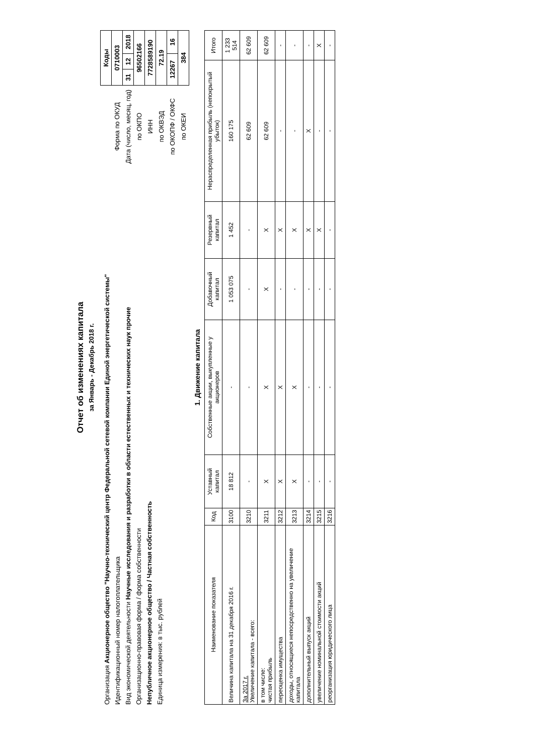Отчет об изменениях капитала
за Январь - Декабрь 2018 г.
Организация Акционерное общество "Научно-технический центр Федеральной сетевой компании Единой энергетической системы"
Идентификационный номер налогоплательщика
Вид экономической деятельности Научные исследования и разработки в области естественных и технических наук прочие
Организационно-правовая форма / форма собственности
Непубличное акционерное общество / Частная собственность
Единица измерения: в тыс. рублей
| | Коды | | |
| Форма по ОКУД | 0710003 | | |
| Дата (число, месяц, год) | 31 | 12 | 2018 |
| по ОКПО | 96502166 | | |
| ИНН | 7728589190 | | |
| по ОКВЭД | 72.19 | | |
| по ОКОПФ / ОКФС | 12267 | | 16 |
| по ОКЕИ | 384 | | |
1. Движение капитала
| Наименование показателя | Код | Уставный капитал | Собственные акции, выкупленные у акционеров | Добавочный капитал | Резервный капитал | Нераспределенная прибыль (непокрытый убыток) | Итого |
| --- | --- | --- | --- | --- | --- | --- | --- |
| Величина капитала на 31 декабря 2016 г. | 3100 | 18 812 | - | 1 053 075 | 1 452 | 160 175 | 1 233 514 |
| За 2017 г. Увеличение капитала - всего: | 3210 | - | - | - | - | 62 609 | 62 609 |
| в том числе: чистая прибыль | 3211 | X | X | X | X | 62 609 | 62 609 |
| переоценка имущества | 3212 | X | X | - | X | - | - |
| доходы, относящиеся непосредственно на увеличение капитала | 3213 | X | X | - | X | - | - |
| дополнительный выпуск акций | 3214 | - | - | - | X | X | - |
| увеличение номинальной стоимости акций | 3215 | - | - | - | X | - | X |
| реорганизация юридического лица | 3216 | - | - | - | - | - | - |